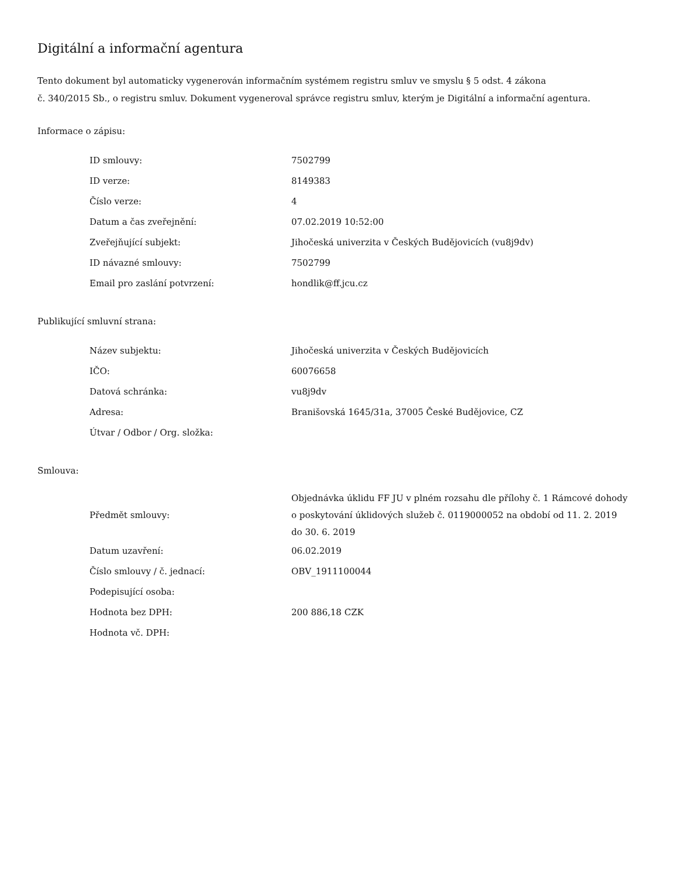Digitální a informační agentura
Tento dokument byl automaticky vygenerován informačním systémem registru smluv ve smyslu § 5 odst. 4 zákona
č. 340/2015 Sb., o registru smluv. Dokument vygeneroval správce registru smluv, kterým je Digitální a informační agentura.
Informace o zápisu:
| ID smlouvy: | 7502799 |
| ID verze: | 8149383 |
| Číslo verze: | 4 |
| Datum a čas zveřejnění: | 07.02.2019 10:52:00 |
| Zveřejňující subjekt: | Jihočeská univerzita v Českých Budějovicích (vu8j9dv) |
| ID návazné smlouvy: | 7502799 |
| Email pro zaslání potvrzení: | hondlik@ff.jcu.cz |
Publikující smluvní strana:
| Název subjektu: | Jihočeská univerzita v Českých Budějovicích |
| IČO: | 60076658 |
| Datová schránka: | vu8j9dv |
| Adresa: | Branišovská 1645/31a, 37005 České Budějovice, CZ |
| Útvar / Odbor / Org. složka: | |
Smlouva:
| Předmět smlouvy: | Objednávka úklidu FF JU v plném rozsahu dle přílohy č. 1 Rámcové dohody o poskytování úklidových služeb č. 0119000052 na období od 11. 2. 2019 do 30. 6. 2019 |
| Datum uzavření: | 06.02.2019 |
| Číslo smlouvy / č. jednací: | OBV_1911100044 |
| Podepisující osoba: | |
| Hodnota bez DPH: | 200 886,18 CZK |
| Hodnota vč. DPH: | |